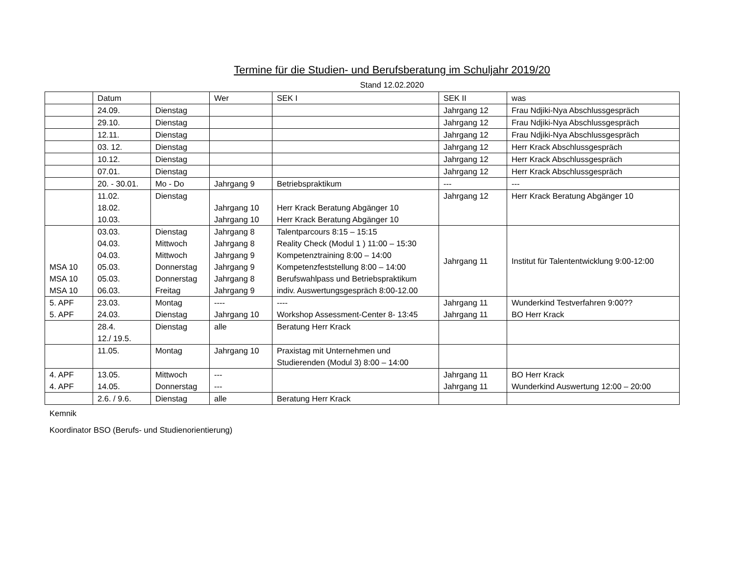Termine für die Studien- und Berufsberatung im Schuljahr 2019/20
Stand 12.02.2020
| | Datum | | Wer | SEK I | SEK II | was |
| | 24.09. | Dienstag | | | Jahrgang 12 | Frau Ndjiki-Nya Abschlussgespräch |
| | 29.10. | Dienstag | | | Jahrgang 12 | Frau Ndjiki-Nya Abschlussgespräch |
| | 12.11. | Dienstag | | | Jahrgang 12 | Frau Ndjiki-Nya Abschlussgespräch |
| | 03. 12. | Dienstag | | | Jahrgang 12 | Herr Krack Abschlussgespräch |
| | 10.12. | Dienstag | | | Jahrgang 12 | Herr Krack Abschlussgespräch |
| | 07.01. | Dienstag | | | Jahrgang 12 | Herr Krack Abschlussgespräch |
| | 20. - 30.01. | Mo - Do | Jahrgang 9 | Betriebspraktikum | --- | --- |
| | 11.02. 18.02. 10.03. | Dienstag | Jahrgang 10 Jahrgang 10 | Herr Krack Beratung Abgänger 10 Herr Krack Beratung Abgänger 10 | Jahrgang 12 | Herr Krack Beratung Abgänger 10 |
| MSA 10 MSA 10 MSA 10 | 03.03. 04.03. 04.03. 05.03. 05.03. 06.03. | Dienstag Mittwoch Mittwoch Donnerstag Donnerstag Freitag | Jahrgang 8 Jahrgang 8 Jahrgang 9 Jahrgang 9 Jahrgang 8 Jahrgang 9 | Talentparcours 8:15 – 15:15 Reality Check (Modul 1 ) 11:00 – 15:30 Kompetenztraining 8:00 – 14:00 Kompetenzfeststellung 8:00 – 14:00 Berufswahlpass und Betriebspraktikum indiv. Auswertungsgespräch 8:00-12.00 | Jahrgang 11 | Institut für Talententwicklung 9:00-12:00 |
| 5. APF 5. APF | 23.03. 24.03. | Montag Dienstag | ---- Jahrgang 10 | ---- Workshop Assessment-Center 8- 13:45 | Jahrgang 11 Jahrgang 11 | Wunderkind Testverfahren 9:00?? BO Herr Krack |
| | 28.4. 12./ 19.5. | Dienstag | alle | Beratung Herr Krack | | |
| | 11.05. | Montag | Jahrgang 10 | Praxistag mit Unternehmen und Studierenden (Modul 3) 8:00 – 14:00 | | |
| 4. APF 4. APF | 13.05. 14.05. | Mittwoch Donnerstag | --- --- | | Jahrgang 11 Jahrgang 11 | BO Herr Krack Wunderkind Auswertung 12:00 – 20:00 |
| | 2.6. / 9.6. | Dienstag | alle | Beratung Herr Krack | | |
Kemnik
Koordinator BSO (Berufs- und Studienorientierung)